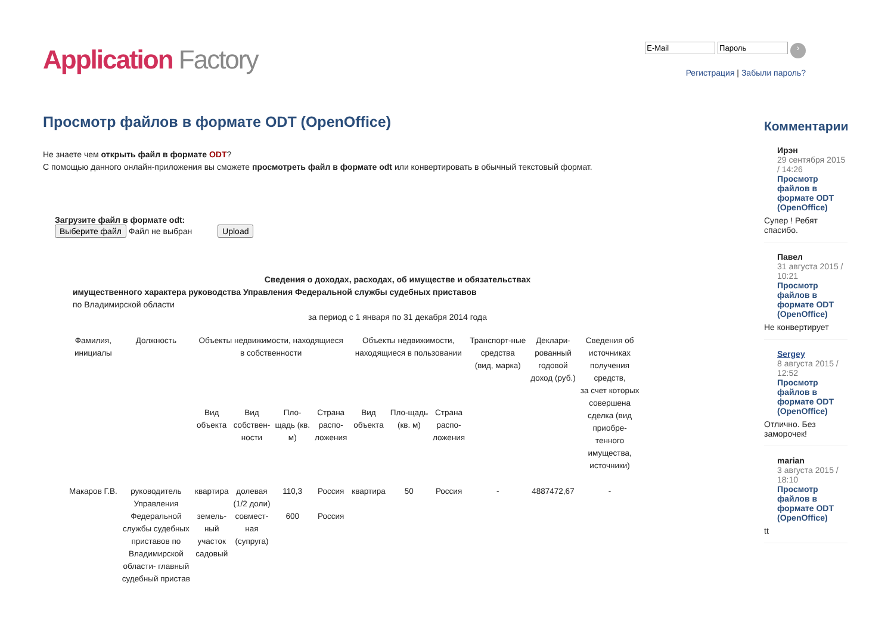Application Factory
›
Регистрация | Забыли пароль?
Просмотр файлов в формате ODT (OpenOffice)
Не знаете чем открыть файл в формате ODT?
С помощью данного онлайн-приложения вы сможете просмотреть файл в формате odt или конвертировать в обычный текстовый формат.
Загрузите файл в формате odt:
Выберите файл Файл не выбран Upload
Сведения о доходах, расходах, об имуществе и обязательствах
имущественного характера руководства Управления Федеральной службы судебных приставов
по Владимирской области
за период с 1 января по 31 декабря 2014 года
| Фамилия, инициалы | Должность | Объекты недвижимости, находящиеся в собственности | | | | Объекты недвижимости, находящиеся в пользовании | | | Транспорт-ные средства (вид, марка) | Деклари- рованный годовой доход (руб.) | Сведения об источниках получения средств, за счет которых совершена сделка (вид приобре- тенного имущества, источники) |
| | | Вид объекта | Вид собствен- ности | Пло- щадь (кв. м) | Страна распо- ложения | Вид объекта | Пло-щадь (кв. м) | Страна распо- ложения | | | |
| Макаров Г.В. | руководитель Управления Федеральной службы судебных приставов по Владимирской области- главный судебный пристав | квартира земель- ный участок садовый | долевая (1/2 доли) совмест- ная (супруга) | 110,3 600 | Россия Россия | квартира | 50 | Россия | - | 4887472,67 | - |
Комментарии
Ирэн
29 сентября 2015 / 14:26
Просмотр файлов в формате ODT (OpenOffice)
Супер ! Ребят спасибо.
Павел
31 августа 2015 / 10:21
Просмотр файлов в формате ODT (OpenOffice)
Не конвертирует
Sergey
8 августа 2015 / 12:52
Просмотр файлов в формате ODT (OpenOffice)
Отлично. Без заморочек!
marian
3 августа 2015 / 18:10
Просмотр файлов в формате ODT (OpenOffice)
tt